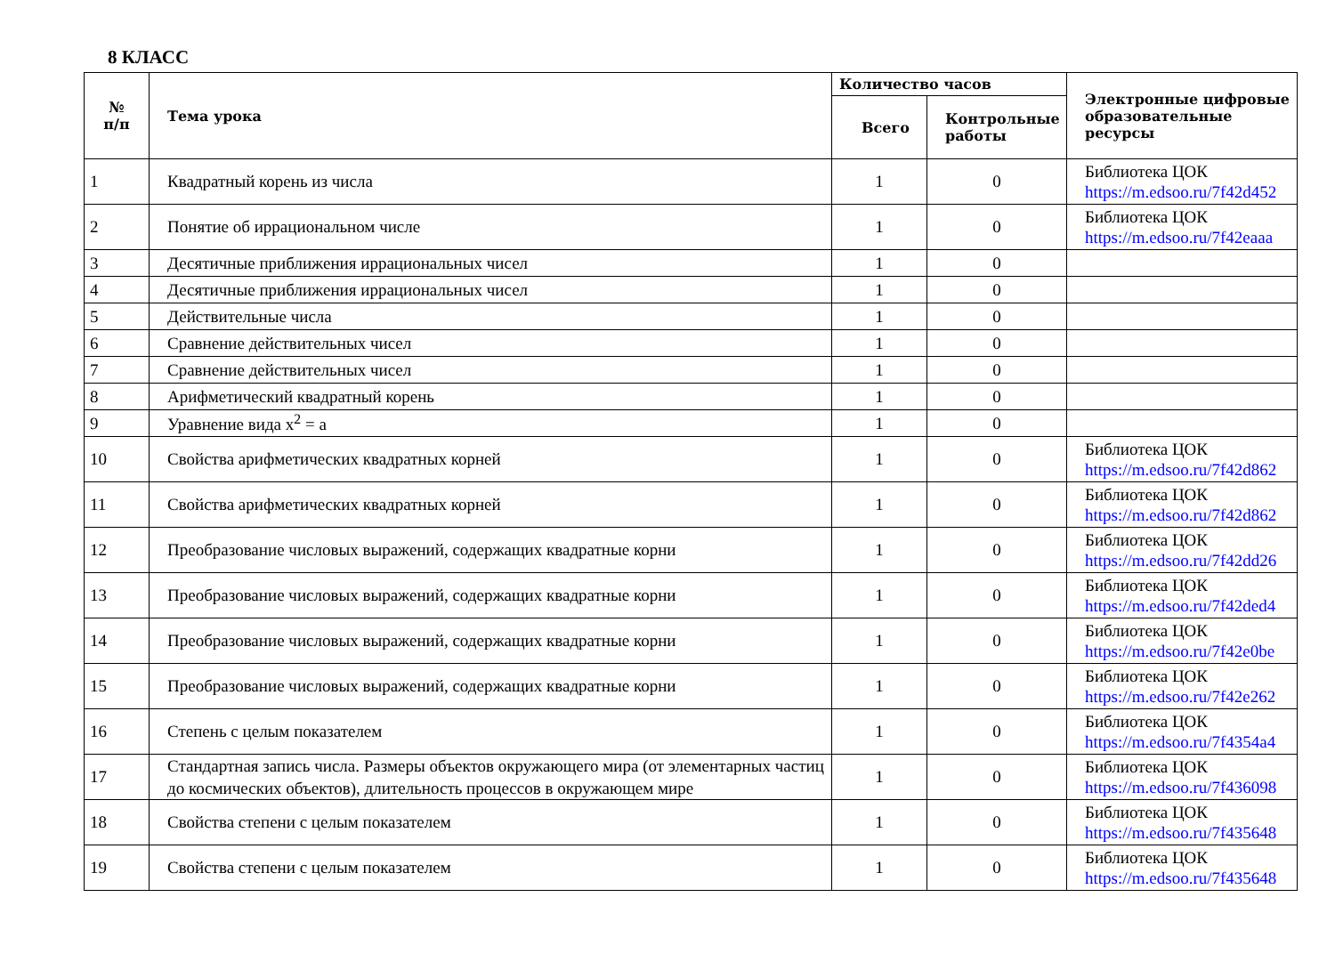8 КЛАСС
| № п/п | Тема урока | Количество часов | | Электронные цифровые образовательные ресурсы |
| --- | --- | --- | --- | --- |
| | | Всего | Контрольные работы | |
| 1 | Квадратный корень из числа | 1 | 0 | Библиотека ЦОК https://m.edsoo.ru/7f42d452 |
| 2 | Понятие об иррациональном числе | 1 | 0 | Библиотека ЦОК https://m.edsoo.ru/7f42eaaa |
| 3 | Десятичные приближения иррациональных чисел | 1 | 0 | |
| 4 | Десятичные приближения иррациональных чисел | 1 | 0 | |
| 5 | Действительные числа | 1 | 0 | |
| 6 | Сравнение действительных чисел | 1 | 0 | |
| 7 | Сравнение действительных чисел | 1 | 0 | |
| 8 | Арифметический квадратный корень | 1 | 0 | |
| 9 | Уравнение вида x<sup>2</sup> = a | 1 | 0 | |
| 10 | Свойства арифметических квадратных корней | 1 | 0 | Библиотека ЦОК https://m.edsoo.ru/7f42d862 |
| 11 | Свойства арифметических квадратных корней | 1 | 0 | Библиотека ЦОК https://m.edsoo.ru/7f42d862 |
| 12 | Преобразование числовых выражений, содержащих квадратные корни | 1 | 0 | Библиотека ЦОК https://m.edsoo.ru/7f42dd26 |
| 13 | Преобразование числовых выражений, содержащих квадратные корни | 1 | 0 | Библиотека ЦОК https://m.edsoo.ru/7f42ded4 |
| 14 | Преобразование числовых выражений, содержащих квадратные корни | 1 | 0 | Библиотека ЦОК https://m.edsoo.ru/7f42e0be |
| 15 | Преобразование числовых выражений, содержащих квадратные корни | 1 | 0 | Библиотека ЦОК https://m.edsoo.ru/7f42e262 |
| 16 | Степень с целым показателем | 1 | 0 | Библиотека ЦОК https://m.edsoo.ru/7f4354a4 |
| 17 | Стандартная запись числа. Размеры объектов окружающего мира (от элементарных частиц до космических объектов), длительность процессов в окружающем мире | 1 | 0 | Библиотека ЦОК https://m.edsoo.ru/7f436098 |
| 18 | Свойства степени с целым показателем | 1 | 0 | Библиотека ЦОК https://m.edsoo.ru/7f435648 |
| 19 | Свойства степени с целым показателем | 1 | 0 | Библиотека ЦОК https://m.edsoo.ru/7f435648 |